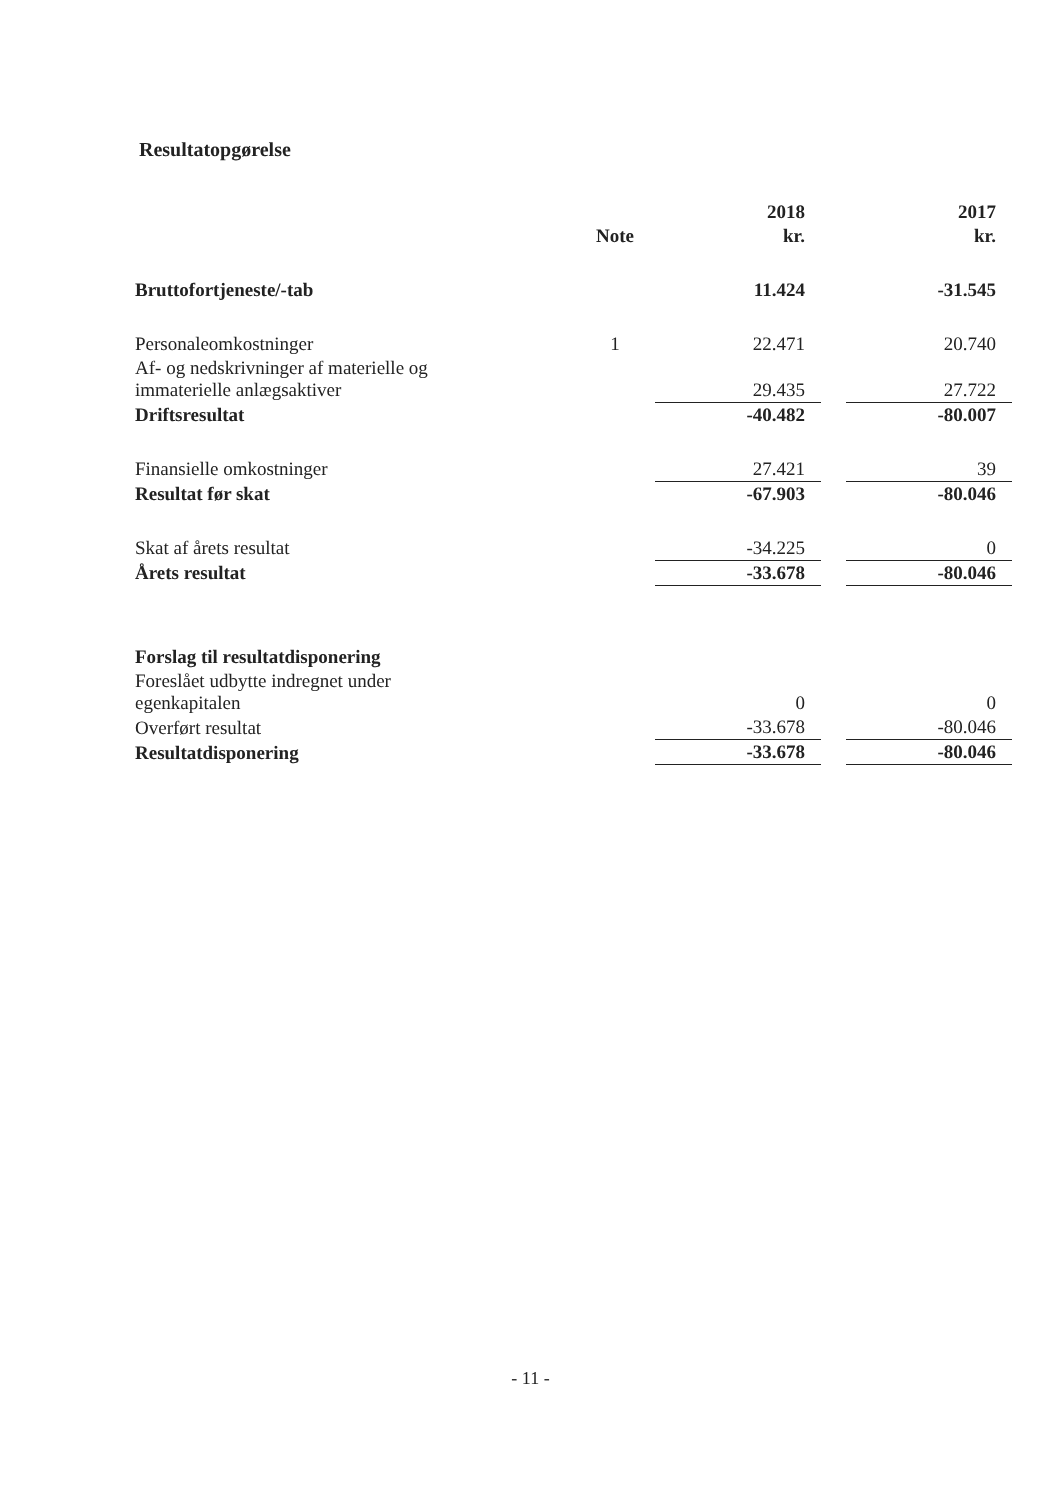Resultatopgørelse
| | | 2018 | | 2017 |
| --- | --- | --- | --- | --- |
| | Note | kr. | | kr. |
| Bruttofortjeneste/-tab | | 11.424 | | -31.545 |
| Personaleomkostninger | 1 | 22.471 | | 20.740 |
| Af- og nedskrivninger af materielle og immaterielle anlægsaktiver | | 29.435 | | 27.722 |
| Driftsresultat | | -40.482 | | -80.007 |
| Finansielle omkostninger | | 27.421 | | 39 |
| Resultat før skat | | -67.903 | | -80.046 |
| Skat af årets resultat | | -34.225 | | 0 |
| Årets resultat | | -33.678 | | -80.046 |
| Forslag til resultatdisponering | | | | |
| Foreslået udbytte indregnet under egenkapitalen | | 0 | | 0 |
| Overført resultat | | -33.678 | | -80.046 |
| Resultatdisponering | | -33.678 | | -80.046 |
- 11 -